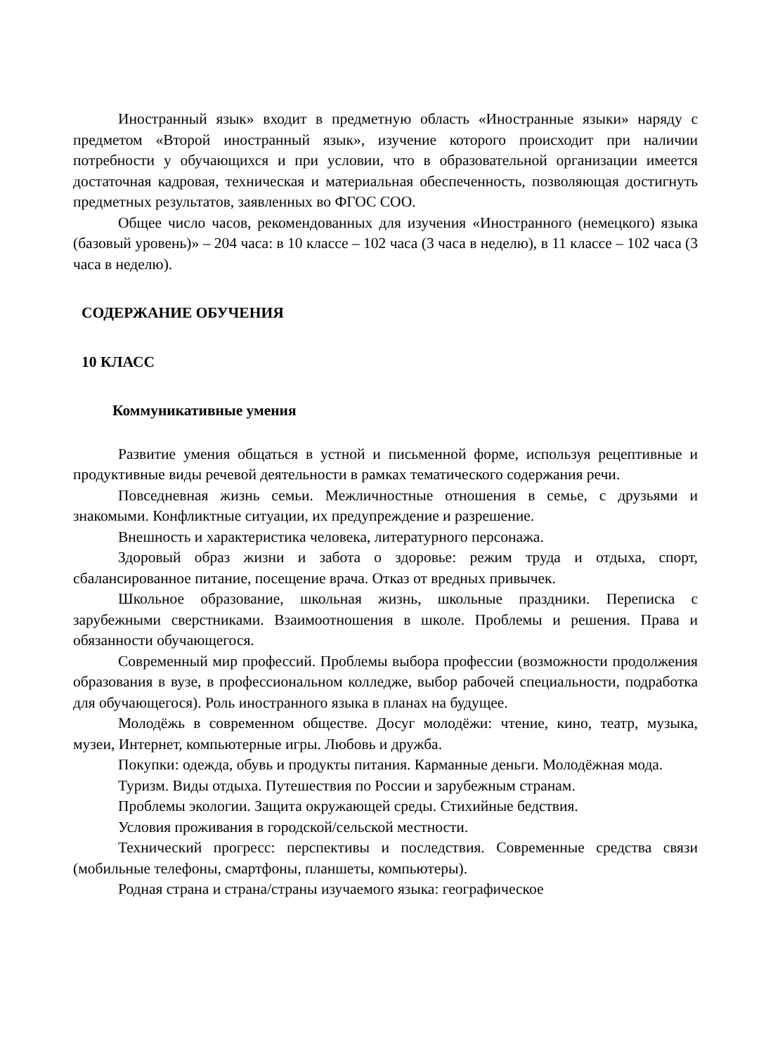Иностранный язык» входит в предметную область «Иностранные языки» наряду с предметом «Второй иностранный язык», изучение которого происходит при наличии потребности у обучающихся и при условии, что в образовательной организации имеется достаточная кадровая, техническая и материальная обеспеченность, позволяющая достигнуть предметных результатов, заявленных во ФГОС СОО.
Общее число часов, рекомендованных для изучения «Иностранного (немецкого) языка (базовый уровень)» – 204 часа: в 10 классе – 102 часа (3 часа в неделю), в 11 классе – 102 часа (3 часа в неделю).
СОДЕРЖАНИЕ ОБУЧЕНИЯ
10 КЛАСС
Коммуникативные умения
Развитие умения общаться в устной и письменной форме, используя рецептивные и продуктивные виды речевой деятельности в рамках тематического содержания речи.
Повседневная жизнь семьи. Межличностные отношения в семье, с друзьями и знакомыми. Конфликтные ситуации, их предупреждение и разрешение.
Внешность и характеристика человека, литературного персонажа.
Здоровый образ жизни и забота о здоровье: режим труда и отдыха, спорт, сбалансированное питание, посещение врача. Отказ от вредных привычек.
Школьное образование, школьная жизнь, школьные праздники. Переписка с зарубежными сверстниками. Взаимоотношения в школе. Проблемы и решения. Права и обязанности обучающегося.
Современный мир профессий. Проблемы выбора профессии (возможности продолжения образования в вузе, в профессиональном колледже, выбор рабочей специальности, подработка для обучающегося). Роль иностранного языка в планах на будущее.
Молодёжь в современном обществе. Досуг молодёжи: чтение, кино, театр, музыка, музеи, Интернет, компьютерные игры. Любовь и дружба.
Покупки: одежда, обувь и продукты питания. Карманные деньги. Молодёжная мода.
Туризм. Виды отдыха. Путешествия по России и зарубежным странам.
Проблемы экологии. Защита окружающей среды. Стихийные бедствия.
Условия проживания в городской/сельской местности.
Технический прогресс: перспективы и последствия. Современные средства связи (мобильные телефоны, смартфоны, планшеты, компьютеры).
Родная страна и страна/страны изучаемого языка: географическое